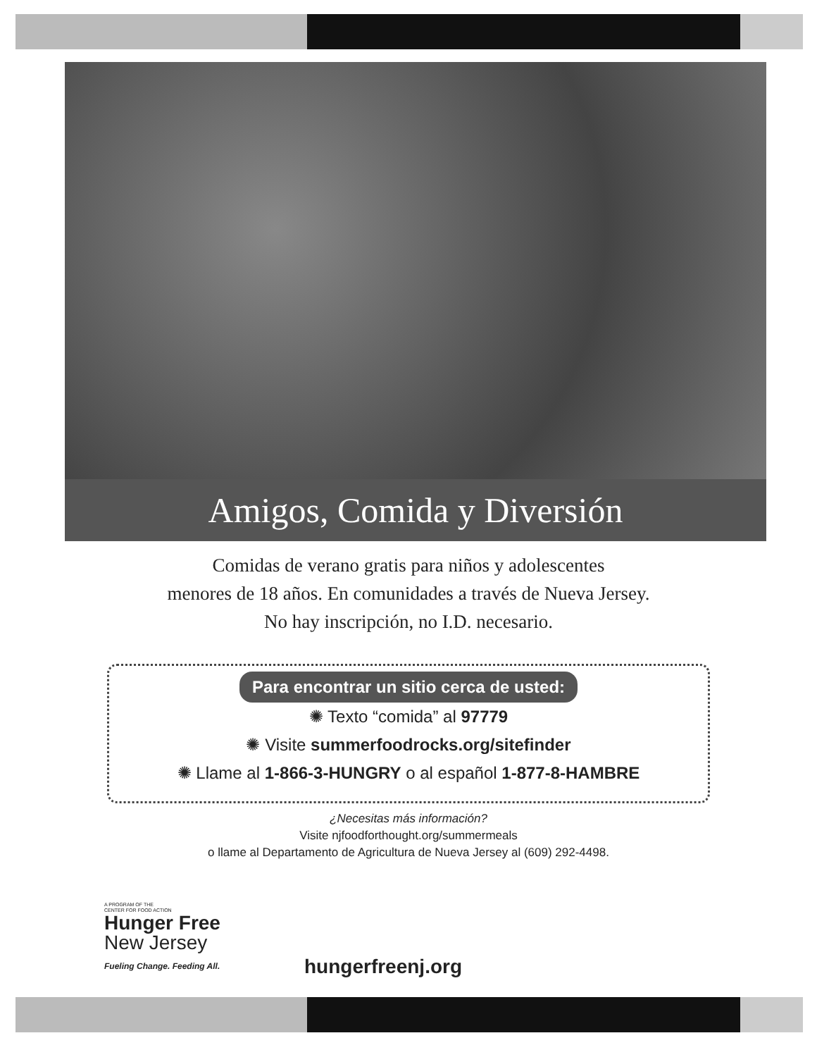Amigos, Comida y Diversión
Comidas de verano gratis para niños y adolescentes
menores de 18 años. En comunidades a través de Nueva Jersey.
No hay inscripción, no I.D. necesario.
Para encontrar un sitio cerca de usted:
✺ Texto “comida” al 97779
✺ Visite summerfoodrocks.org/sitefinder
✺ Llame al 1-866-3-HUNGRY o al español 1-877-8-HAMBRE
¿Necesitas más información?
Visite njfoodforthought.org/summermeals
o llame al Departamento de Agricultura de Nueva Jersey al (609) 292-4498.
A PROGRAM OF THE
CENTER FOR FOOD ACTION
Hunger Free
New Jersey
Fueling Change. Feeding All.
hungerfreenj.org